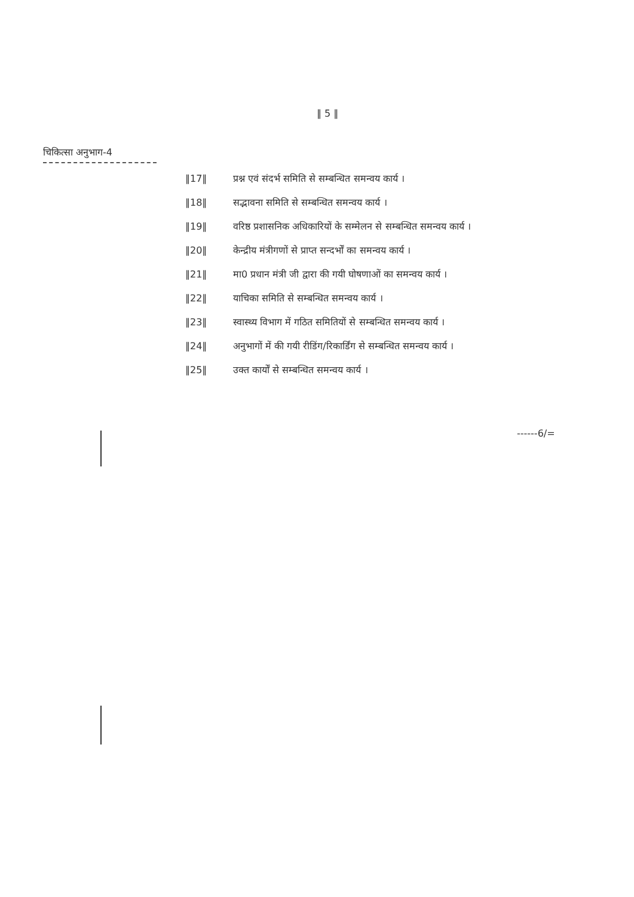‖ 5 ‖
चिकित्सा अनुभाग-4
‖17‖ प्रश्न एवं संदर्भ समिति से सम्बन्धित समन्वय कार्य ।
‖18‖ सद्भावना समिति से सम्बन्धित समन्वय कार्य ।
‖19‖ वरिष्ठ प्रशासनिक अधिकारियों के सम्मेलन से सम्बन्धित समन्वय कार्य ।
‖20‖ केन्द्रीय मंत्रीगणों से प्राप्त सन्दर्भों का समन्वय कार्य ।
‖21‖ मा0 प्रधान मंत्री जी द्वारा की गयी घोषणाओं का समन्वय कार्य ।
‖22‖ याचिका समिति से सम्बन्धित समन्वय कार्य ।
‖23‖ स्वास्थ्य विभाग में गठित समितियों से सम्बन्धित समन्वय कार्य ।
‖24‖ अनुभागों में की गयी रीडिंग/रिकार्डिंग से सम्बन्धित समन्वय कार्य ।
‖25‖ उक्त कार्यों से सम्बन्धित समन्वय कार्य ।
------6/=